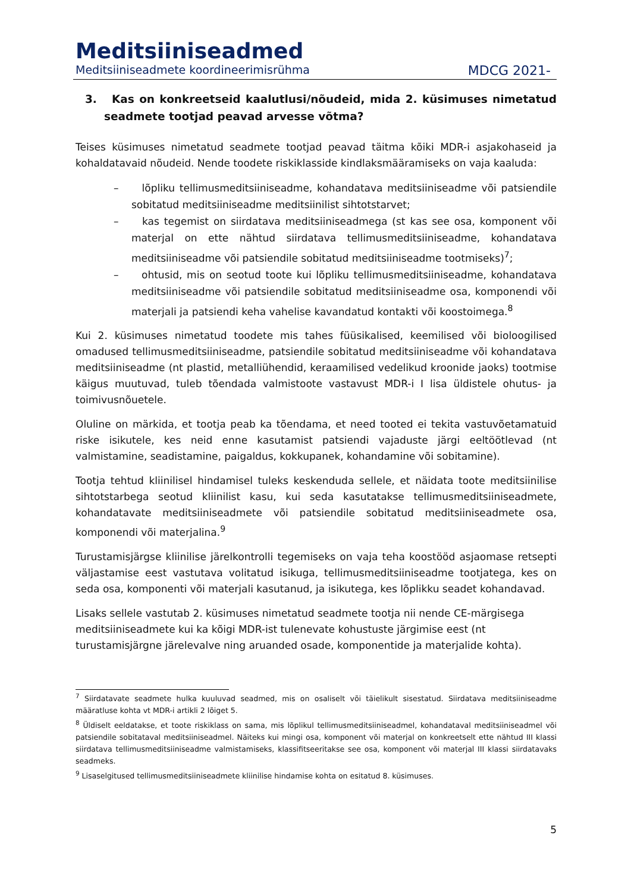Meditsiiniseadmed
Meditsiiniseadmete koordineerimisrühma MDCG 2021-
3. Kas on konkreetseid kaalutlusi/nõudeid, mida 2. küsimuses nimetatud seadmete tootjad peavad arvesse võtma?
Teises küsimuses nimetatud seadmete tootjad peavad täitma kõiki MDR-i asjakohaseid ja kohaldatavaid nõudeid. Nende toodete riskiklasside kindlaksmääramiseks on vaja kaaluda:
– lõpliku tellimusmeditsiiniseadme, kohandatava meditsiiniseadme või patsiendile sobitatud meditsiiniseadme meditsiinilist sihtotstarvet;
– kas tegemist on siirdatava meditsiiniseadmega (st kas see osa, komponent või materjal on ette nähtud siirdatava tellimusmeditsiiniseadme, kohandatava meditsiiniseadme või patsiendile sobitatud meditsiiniseadme tootmiseks)<sup>7</sup>;
– ohtusid, mis on seotud toote kui lõpliku tellimusmeditsiiniseadme, kohandatava meditsiiniseadme või patsiendile sobitatud meditsiiniseadme osa, komponendi või materjali ja patsiendi keha vahelise kavandatud kontakti või koostoimega.<sup>8</sup>
Kui 2. küsimuses nimetatud toodete mis tahes füüsikalised, keemilised või bioloogilised omadused tellimusmeditsiiniseadme, patsiendile sobitatud meditsiiniseadme või kohandatava meditsiiniseadme (nt plastid, metalliühendid, keraamilised vedelikud kroonide jaoks) tootmise käigus muutuvad, tuleb tõendada valmistoote vastavust MDR-i I lisa üldistele ohutus- ja toimivusnõuetele.
Oluline on märkida, et tootja peab ka tõendama, et need tooted ei tekita vastuvõetamatuid riske isikutele, kes neid enne kasutamist patsiendi vajaduste järgi eeltöötlevad (nt valmistamine, seadistamine, paigaldus, kokkupanek, kohandamine või sobitamine).
Tootja tehtud kliinilisel hindamisel tuleks keskenduda sellele, et näidata toote meditsiinilise sihtotstarbega seotud kliinilist kasu, kui seda kasutatakse tellimusmeditsiiniseadmete, kohandatavate meditsiiniseadmete või patsiendile sobitatud meditsiiniseadmete osa, komponendi või materjalina.<sup>9</sup>
Turustamisjärgse kliinilise järelkontrolli tegemiseks on vaja teha koostööd asjaomase retsepti väljastamise eest vastutava volitatud isikuga, tellimusmeditsiiniseadme tootjatega, kes on seda osa, komponenti või materjali kasutanud, ja isikutega, kes lõplikku seadet kohandavad.
Lisaks sellele vastutab 2. küsimuses nimetatud seadmete tootja nii nende CE-märgisega meditsiiniseadmete kui ka kõigi MDR-ist tulenevate kohustuste järgimise eest (nt turustamisjärgne järelevalve ning aruanded osade, komponentide ja materjalide kohta).
<sup>7</sup> Siirdatavate seadmete hulka kuuluvad seadmed, mis on osaliselt või täielikult sisestatud. Siirdatava meditsiiniseadme määratluse kohta vt MDR-i artikli 2 lõiget 5.
<sup>8</sup> Üldiselt eeldatakse, et toote riskiklass on sama, mis lõplikul tellimusmeditsiiniseadmel, kohandataval meditsiiniseadmel või patsiendile sobitataval meditsiiniseadmel. Näiteks kui mingi osa, komponent või materjal on konkreetselt ette nähtud III klassi siirdatava tellimusmeditsiiniseadme valmistamiseks, klassifitseeritakse see osa, komponent või materjal III klassi siirdatavaks seadmeks.
<sup>9</sup> Lisaselgitused tellimusmeditsiiniseadmete kliinilise hindamise kohta on esitatud 8. küsimuses.
5